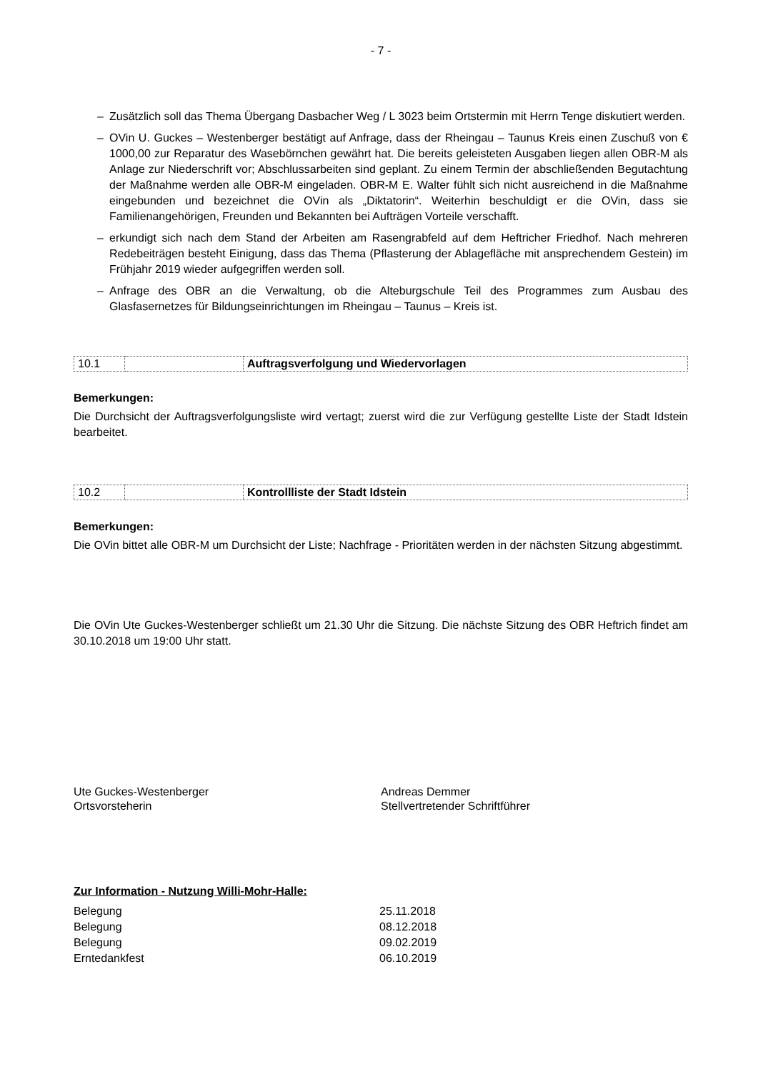- 7 -
– Zusätzlich soll das Thema Übergang Dasbacher Weg / L 3023 beim Ortstermin mit Herrn Tenge diskutiert werden.
– OVin U. Guckes – Westenberger bestätigt auf Anfrage, dass der Rheingau – Taunus Kreis einen Zuschuß von € 1000,00 zur Reparatur des Wasebörnchen gewährt hat. Die bereits geleisteten Ausgaben liegen allen OBR-M als Anlage zur Niederschrift vor; Abschlussarbeiten sind geplant. Zu einem Termin der abschließenden Begutachtung der Maßnahme werden alle OBR-M eingeladen. OBR-M E. Walter fühlt sich nicht ausreichend in die Maßnahme eingebunden und bezeichnet die OVin als „Diktatorin“. Weiterhin beschuldigt er die OVin, dass sie Familienangehörigen, Freunden und Bekannten bei Aufträgen Vorteile verschafft.
– erkundigt sich nach dem Stand der Arbeiten am Rasengrabfeld auf dem Heftricher Friedhof. Nach mehreren Redebeiträgen besteht Einigung, dass das Thema (Pflasterung der Ablagefläche mit ansprechendem Gestein) im Frühjahr 2019 wieder aufgegriffen werden soll.
– Anfrage des OBR an die Verwaltung, ob die Alteburgschule Teil des Programmes zum Ausbau des Glasfasernetzes für Bildungseinrichtungen im Rheingau – Taunus – Kreis ist.
| 10.1 | | Auftragsverfolgung und Wiedervorlagen |
Bemerkungen:
Die Durchsicht der Auftragsverfolgungsliste wird vertagt; zuerst wird die zur Verfügung gestellte Liste der Stadt Idstein bearbeitet.
| 10.2 | | Kontrollliste der Stadt Idstein |
Bemerkungen:
Die OVin bittet alle OBR-M um Durchsicht der Liste; Nachfrage - Prioritäten werden in der nächsten Sitzung abgestimmt.
Die OVin Ute Guckes-Westenberger schließt um 21.30 Uhr die Sitzung. Die nächste Sitzung des OBR Heftrich findet am 30.10.2018 um 19:00 Uhr statt.
Ute Guckes-Westenberger
Ortsvorsteherin
Andreas Demmer
Stellvertretender Schriftführer
Zur Information - Nutzung Willi-Mohr-Halle:
| Belegung | 25.11.2018 |
| Belegung | 08.12.2018 |
| Belegung | 09.02.2019 |
| Erntedankfest | 06.10.2019 |